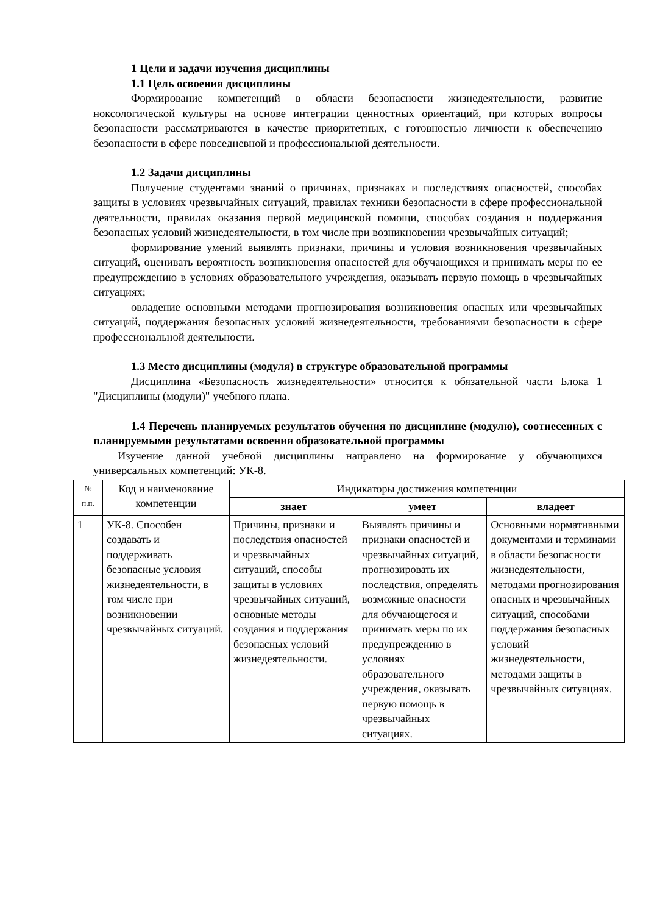1 Цели и задачи изучения дисциплины
1.1 Цель освоения дисциплины
Формирование компетенций в области безопасности жизнедеятельности, развитие ноксологической культуры на основе интеграции ценностных ориентаций, при которых вопросы безопасности рассматриваются в качестве приоритетных, с готовностью личности к обеспечению безопасности в сфере повседневной и профессиональной деятельности.
1.2 Задачи дисциплины
Получение студентами знаний о причинах, признаках и последствиях опасностей, способах защиты в условиях чрезвычайных ситуаций, правилах техники безопасности в сфере профессиональной деятельности, правилах оказания первой медицинской помощи, способах создания и поддержания безопасных условий жизнедеятельности, в том числе при возникновении чрезвычайных ситуаций;
формирование умений выявлять признаки, причины и условия возникновения чрезвычайных ситуаций, оценивать вероятность возникновения опасностей для обучающихся и принимать меры по ее предупреждению в условиях образовательного учреждения, оказывать первую помощь в чрезвычайных ситуациях;
овладение основными методами прогнозирования возникновения опасных или чрезвычайных ситуаций, поддержания безопасных условий жизнедеятельности, требованиями безопасности в сфере профессиональной деятельности.
1.3 Место дисциплины (модуля) в структуре образовательной программы
Дисциплина «Безопасность жизнедеятельности» относится к обязательной части Блока 1 "Дисциплины (модули)" учебного плана.
1.4 Перечень планируемых результатов обучения по дисциплине (модулю), соотнесенных с планируемыми результатами освоения образовательной программы
Изучение данной учебной дисциплины направлено на формирование у обучающихся универсальных компетенций: УК-8.
| № п.п. | Код и наименование компетенции | Индикаторы достижения компетенции | | |
| --- | --- | --- | --- | --- |
| | | знает | умеет | владеет |
| 1 | УК-8. Способен создавать и поддерживать безопасные условия жизнедеятельности, в том числе при возникновении чрезвычайных ситуаций. | Причины, признаки и последствия опасностей и чрезвычайных ситуаций, способы защиты в условиях чрезвычайных ситуаций, основные методы создания и поддержания безопасных условий жизнедеятельности. | Выявлять причины и признаки опасностей и чрезвычайных ситуаций, прогнозировать их последствия, определять возможные опасности для обучающегося и принимать меры по их предупреждению в условиях образовательного учреждения, оказывать первую помощь в чрезвычайных ситуациях. | Основными нормативными документами и терминами в области безопасности жизнедеятельности, методами прогнозирования опасных и чрезвычайных ситуаций, способами поддержания безопасных условий жизнедеятельности, методами защиты в чрезвычайных ситуациях. |